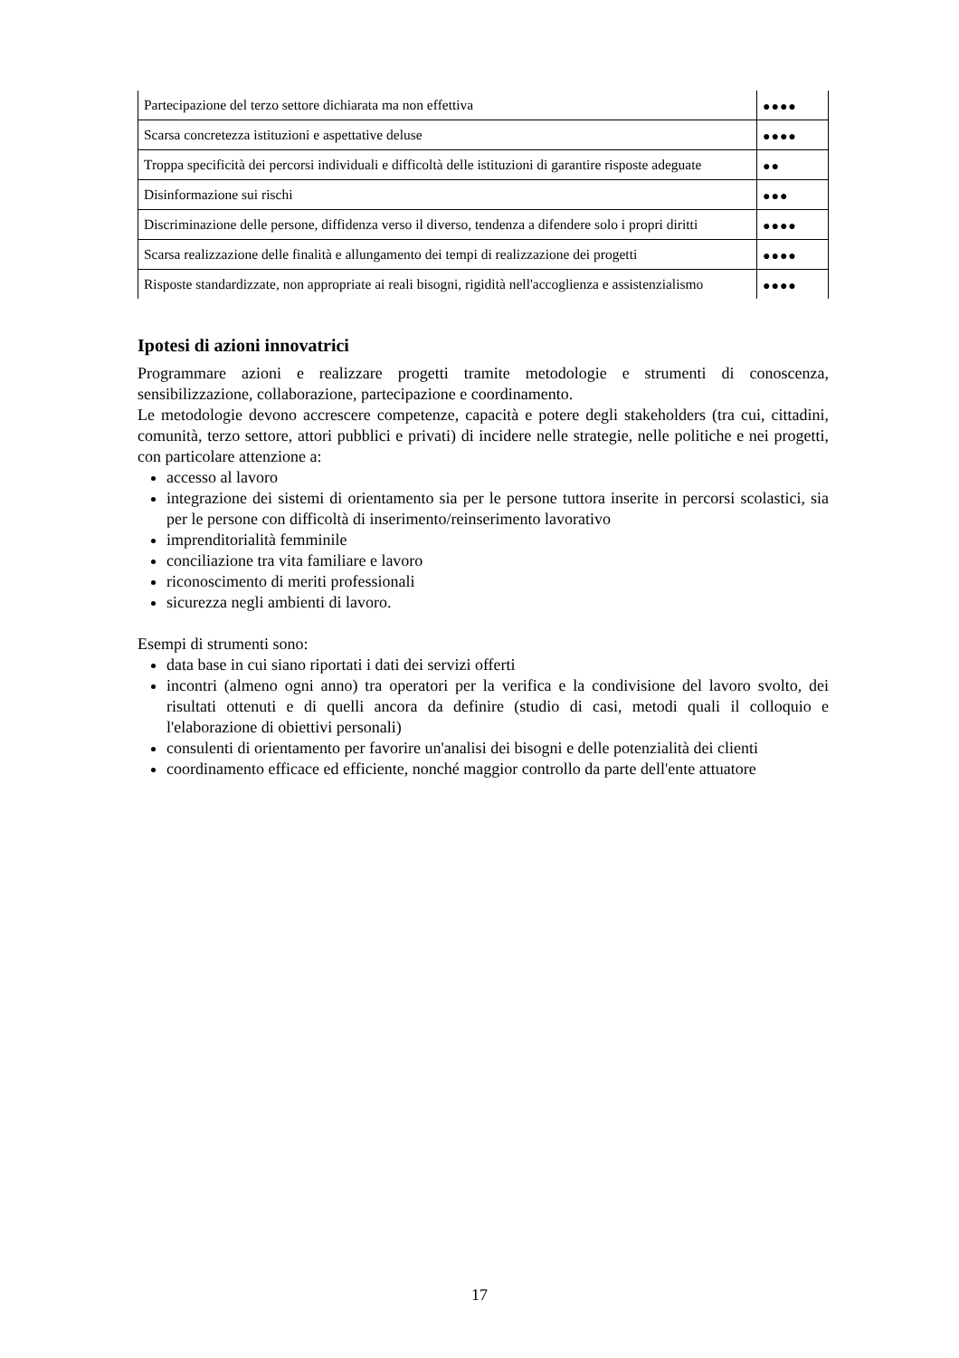| Partecipazione del terzo settore dichiarata ma non effettiva | ●●●● |
| Scarsa concretezza istituzioni e aspettative deluse | ●●●● |
| Troppa specificità dei percorsi individuali e difficoltà delle istituzioni di garantire risposte adeguate | ●● |
| Disinformazione sui rischi | ●●● |
| Discriminazione delle persone, diffidenza verso il diverso, tendenza a difendere solo i propri diritti | ●●●● |
| Scarsa realizzazione delle finalità e allungamento dei tempi di realizzazione dei progetti | ●●●● |
| Risposte standardizzate, non appropriate ai reali bisogni, rigidità nell'accoglienza e assistenzialismo | ●●●● |
Ipotesi di azioni innovatrici
Programmare azioni e realizzare progetti tramite metodologie e strumenti di conoscenza, sensibilizzazione, collaborazione, partecipazione e coordinamento.
Le metodologie devono accrescere competenze, capacità e potere degli stakeholders (tra cui, cittadini, comunità, terzo settore, attori pubblici e privati) di incidere nelle strategie, nelle politiche e nei progetti, con particolare attenzione a:
accesso al lavoro
integrazione dei sistemi di orientamento sia per le persone tuttora inserite in percorsi scolastici, sia per le persone con difficoltà di inserimento/reinserimento lavorativo
imprenditorialità femminile
conciliazione tra vita familiare e lavoro
riconoscimento di meriti professionali
sicurezza negli ambienti di lavoro.
Esempi di strumenti sono:
data base in cui siano riportati i dati dei servizi offerti
incontri (almeno ogni anno) tra operatori per la verifica e la condivisione del lavoro svolto, dei risultati ottenuti e di quelli ancora da definire (studio di casi, metodi quali il colloquio e l'elaborazione di obiettivi personali)
consulenti di orientamento per favorire un'analisi dei bisogni e delle potenzialità dei clienti
coordinamento efficace ed efficiente, nonché maggior controllo da parte dell'ente attuatore
17